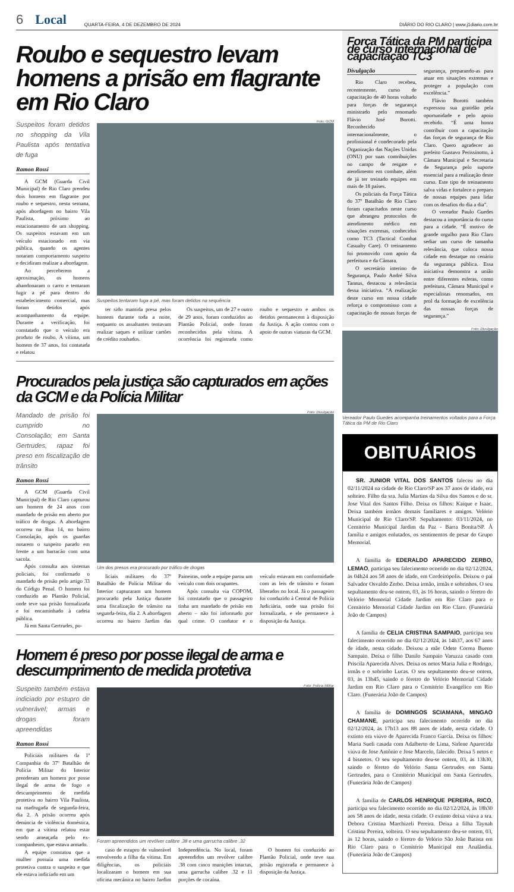6 Local QUARTA-FEIRA, 4 DE DEZEMBRO DE 2024 DIÁRIO DO RIO CLARO | www.j1diario.com.br
Roubo e sequestro levam homens a prisão em flagrante em Rio Claro
Suspeitos foram detidos no shopping da Vila Paulista após tentativa de fuga
Ramon Rossi
A GCM (Guarda Civil Municipal) de Rio Claro prendeu dois homens em flagrante por roubo e sequestro, nesta semana, após abordagem no bairro Vila Paulista, próximo ao estacionamento de um shopping. Os suspeitos estavam em um veículo estacionado em via pública, quando os agentes notaram comportamento suspeito e decidiram realizar a abordagem.
Ao perceberem a aproximação, os homens abandonaram o carro e tentaram fugir a pé para dentro do estabelecimento comercial, mas foram detidos após acompanhamento da equipe. Durante a verificação, foi constatado que o veículo era produto de roubo. A vítima, um homem de 37 anos, foi contatada e relatou
Foto: GCM
Suspeitos tentaram fuga a pé, mas foram detidos na sequência
ter sido mantida presa pelos homens durante toda a noite, enquanto os assaltantes tentavam realizar saques e utilizar cartões de crédito roubados.
Os suspeitos, um de 27 e outro de 29 anos, foram conduzidos ao Plantão Policial, onde foram reconhecidos pela vítima. A ocorrência foi registrada como roubo e sequestro e ambos os detidos permanecem à disposição da Justiça. A ação contou com o apoio de outras viaturas da GCM.
Procurados pela justiça são capturados em ações da GCM e da Polícia Militar
Mandado de prisão foi cumprido no Consolação; em Santa Gertrudes, rapaz foi preso em fiscalização de trânsito
Ramon Rossi
A GCM (Guarda Civil Municipal) de Rio Claro capturou um homem de 24 anos com mandado de prisão em aberto por tráfico de drogas. A abordagem ocorreu na Rua 14, no bairro Consolação, após os guardas notarem o suspeito parado em frente a um barracão com uma sacola.
Após consulta aos sistemas policiais, foi confirmado o mandado de prisão pelo artigo 33 do Código Penal. O homem foi conduzido ao Plantão Policial, onde teve sua prisão formalizada e foi encaminhado à cadeia pública.
Já em Santa Gertrudes, po-
Foto: Divulgação
Um dos presos era procurado por tráfico de drogas
liciais militares do 37º Batalhão de Polícia Militar do Interior capturaram um homem procurado pela Justiça durante uma fiscalização de trânsito na segunda-feira, dia 2. A abordagem ocorreu no bairro Jardim das Paineiras, onde a equipe parou um veículo com dois ocupantes.
Após consulta via COPOM, foi constatado que o passageiro tinha um mandado de prisão em aberto – não foi informado por qual crime. O condutor e o veículo estavam em conformidade com as leis de trânsito e foram liberados no local. Já o passageiro foi conduzido à Central de Polícia Judiciária, onde sua prisão foi formalizada, e ele permanece à disposição da Justiça.
Homem é preso por posse ilegal de arma e descumprimento de medida protetiva
Suspeito também estava indiciado por estupro de vulnerável; armas e drogas foram apreendidas
Ramon Rossi
Policiais militares da 1ª Companhia do 37º Batalhão de Polícia Militar do Interior prenderam um homem por posse ilegal de arma de fogo e descumprimento de medida protetiva no bairro Vila Paulista, na madrugada de segunda-feira, dia 2. A prisão ocorreu após denúncia de violência doméstica, em que a vítima relatou estar sendo ameaçada pelo ex-companheiro, que estava armado.
A equipe constatou que a mulher possuía uma medida protetiva contra o suspeito e que ele estava indiciado em um
Foto: Polícia Militar
Foram apreendidos um revólver calibre .38 e uma garrucha calibre .32
caso de estupro de vulnerável envolvendo a filha da vítima. Em diligências, os policiais localizaram o homem em sua oficina mecânica no bairro Jardim Independência. No local, foram apreendidos um revólver calibre .38 com cinco munições intactas, uma garrucha calibre .32 e 11 porções de cocaína.
O homem foi conduzido ao Plantão Policial, onde teve sua prisão registrada e permanece à disposição da Justiça.
Força Tática da PM participa de curso internacional de capacitação TC3
Divulgação
Rio Claro recebeu, recentemente, curso de capacitação de 40 horas voltado para forças de segurança ministrado pelo renomado Flávio José Borotti. Reconhecido internacionalmente, o profissional é condecorado pela Organização das Nações Unidas (ONU) por suas contribuições no campo de resgate e atendimento em combate, além de já ter treinado equipes em mais de 18 países.
Os policiais da Força Tática do 37º Batalhão de Rio Claro foram capacitados neste curso que abrangeu protocolos de atendimento médico em situações extremas, conhecidos como TC3 (Tactical Combat Casualty Care). O treinamento foi promovido com apoio da prefeitura e da Câmara.
O secretário interino de Segurança, Paulo André Silva Tannus, destacou a relevância dessa iniciativa. “A realização deste curso em nossa cidade reforça o compromisso com a capacitação de nossas forças de segurança, preparando-as para atuar em situações extremas e proteger a população com excelência.”
Flávio Borotti também expressou sua gratidão pela oportunidade e pelo apoio recebido. “É uma honra contribuir com a capacitação das forças de segurança de Rio Claro. Quero agradecer ao prefeito Gustavo Perissinotto, à Câmara Municipal e Secretaria de Segurança pelo suporte essencial para a realização deste curso. Este tipo de treinamento salva vidas e fortalece o preparo de nossas equipes para lidar com os desafios do dia a dia”.
O vereador Paulo Guedes destacou a importância do curso para a cidade. “É motivo de grande orgulho para Rio Claro sediar um curso de tamanha relevância, que coloca nossa cidade em destaque no cenário da segurança pública. Essa iniciativa demonstra a união entre diferentes esferas, como prefeitura, Câmara Municipal e especialistas renomados, em prol da formação de excelência das nossas forças de segurança.”
Foto: Divulgação
Vereador Paulo Guedes acompanha treinamentos voltados para a Força Tática da PM de Rio Claro
OBITUÁRIOS
SR. JUNIOR VITAL DOS SANTOS faleceu no dia 02/11/2024 na cidade de Rio Claro/SP aos 37 anos de idade, era solteiro. Filho da sra. Julia Martins da Silva dos Santos e do sr. Jose Vital dos Santos Filho. Deixa os filhos: Kaique e Isaac. Deixa também irmãos demais familiares e amigos. Velório Municipal de Rio Claro/SP. Sepultamento: 03/11/2024, no Cemitério Municipal Jardim da Paz - Barra Bonita/SP. À família e amigos enlutados, os sentimentos de pesar do Grupo Memorial.
A família de EDERALDO APARECIDO ZERBO, LEMAO, participa seu falecimento ocorrido no dia 02/12/2024, às 04h24 aos 58 anos de idade, em Cordeirópolis. Deixou o pai Salvador Osvaldo Zerbo. Deixa irmão, irmãs e sobrinhos. O seu sepultamento deu-se ontem, 03, às 16 horas, saindo o féretro do Velório Memorial Cidade Jardim em Rio Claro para o Cemitério Memorial Cidade Jardim em Rio Claro. (Funerária João de Campos)
A família de CELIA CRISTINA SAMPAIO, participa seu falecimento ocorrido no dia 02/12/2024, às 14h37, aos 67 anos de idade, nesta cidade. Deixou a mãe Odete Correa Bueno Sampaio. Deixa o filho Danilo Sampaio Varuzza casado com Priscila Aparecida Alves. Deixa os netos Maria Julia e Rodrigo, irmãs e o sobrinho Lucas. O seu sepultamento deu-se ontem, 03, às 13h45, saindo o féretro do Velório Memorial Cidade Jardim em Rio Claro para o Cemitério Evangélico em Rio Claro. (Funerária João de Campos)
A família de DOMINGOS SCIAMANA, MINGAO CHAMANE, participa seu falecimento ocorrido no dia 02/12/2024, às 17h13 aos 88 anos de idade, nesta cidade. O extinto era viúvo de Aparecida Franco Garcia. Deixa os filhos: Maria Sueli casada com Adalberto de Lima, Sirlene Aparecida viúva de Jose Antônio e Jose Marcelo, falecido. Deixa 5 netos e 4 bisnetos. O seu sepultamento deu-se ontem, 03, às 13h30, saindo o féretro do Velório Santa Gertrudes em Santa Gertrudes, para o Cemitério Municipal em Santa Gertrudes. (Funerária João de Campos)
A família de CARLOS HENRIQUE PEREIRA, RICO, participa seu falecimento ocorrido no dia 02/12/2024, às 18h30 aos 58 anos de idade, nesta cidade. O extinto deixa viúva a sra. Debora Cristina Marchizeli Pereira. Deixa a filha Taynah Cristina Pereira, solteira. O seu sepultamento deu-se ontem, 03, às 12 horas, saindo o féretro do Velório São João Batista em Rio Claro para o Cemitério Municipal em Analândia. (Funerária João de Campos)